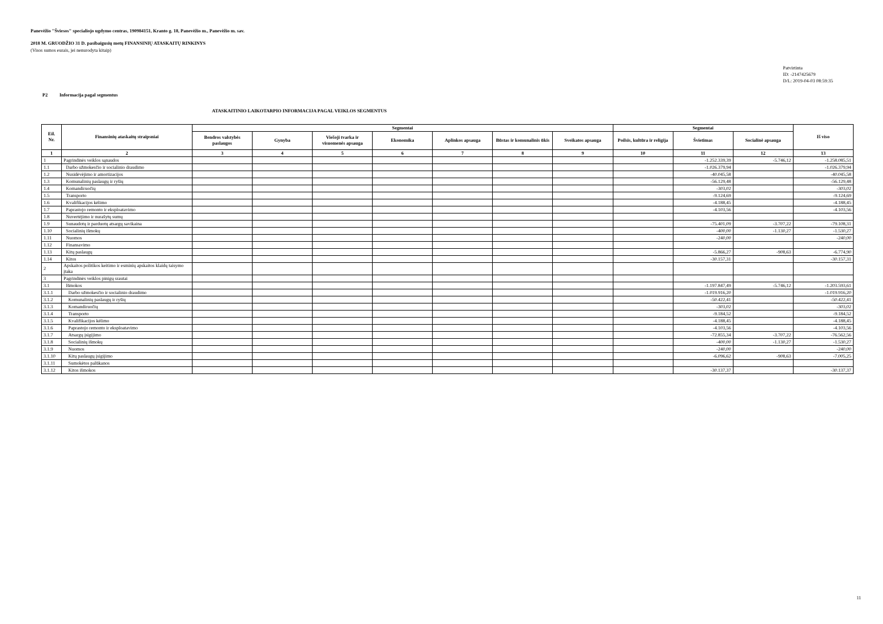Panevėžio "Šviesos" specialiojo ugdymo centras, 190984151, Kranto g. 18, Panevėžio m., Panevėžio m. sav.
2018 M. GRUODŽIO 31 D. pasibaigusių metų FINANSINIŲ ATASKAITŲ RINKINYS
(Visos sumos eurais, jei nenurodyta kitaip)
Patvirtinta
ID: -2147425679
D/L: 2019-04-03 08:59:35
P2 Informacija pagal segmentus
ATASKAITINIO LAIKOTARPIO INFORMACIJA PAGAL VEIKLOS SEGMENTUS
| Eil. Nr. | Finansinių ataskaitų straipsniai | Segmentai | | | | | | | Segmentai | | | Iš viso |
| --- | --- | --- | --- | --- | --- | --- | --- | --- | --- | --- | --- | --- |
| | | Bendros valstybės paslaugos | Gynyba | Viešoji tvarka ir visuomenės apsauga | Ekonomika | Aplinkos apsauga | Būstas ir komunalinis ūkis | Sveikatos apsauga | Poilsis, kultūra ir religija | Švietimas | Socialinė apsauga | |
| 1 | 2 | 3 | 4 | 5 | 6 | 7 | 8 | 9 | 10 | 11 | 12 | 13 |
| 1 | Pagrindinės veiklos sąnaudos | | | | | | | | | -1.252.339,39 | -5.746,12 | -1.258.085,51 |
| 1.1 | Darbo užmokesčio ir socialinio draudimo | | | | | | | | | -1.026.379,94 | | -1.026.379,94 |
| 1.2 | Nusidėvėjimo ir amortizacijos | | | | | | | | | -40.045,58 | | -40.045,58 |
| 1.3 | Komunalinių paslaugų ir ryšių | | | | | | | | | -56.129,48 | | -56.129,48 |
| 1.4 | Komandiruočių | | | | | | | | | -303,02 | | -303,02 |
| 1.5 | Transporto | | | | | | | | | -9.124,69 | | -9.124,69 |
| 1.6 | Kvalifikacijos kėlimo | | | | | | | | | -4.188,45 | | -4.188,45 |
| 1.7 | Paprastojo remonto ir eksploatavimo | | | | | | | | | -4.103,56 | | -4.103,56 |
| 1.8 | Nuvertėjimo ir nurašytų sumų | | | | | | | | | | | |
| 1.9 | Sunaudotų ir parduotų atsargų savikaina | | | | | | | | | -75.401,09 | -3.707,22 | -79.108,31 |
| 1.10 | Socialinių išmokų | | | | | | | | | -400,00 | -1.130,27 | -1.530,27 |
| 1.11 | Nuomos | | | | | | | | | -240,00 | | -240,00 |
| 1.12 | Finansavimo | | | | | | | | | | | |
| 1.13 | Kitų paslaugų | | | | | | | | | -5.866,27 | -908,63 | -6.774,90 |
| 1.14 | Kitos | | | | | | | | | -30.157,31 | | -30.157,31 |
| 2 | Apskaitos politikos keitimo ir esminių apskaitos klaidų taisymo įtaka | | | | | | | | | | | |
| 3 | Pagrindinės veiklos pinigų srautai | | | | | | | | | | | |
| 3.1 | Išmokos | | | | | | | | | -1.197.847,49 | -5.746,12 | -1.203.593,61 |
| 3.1.1 | Darbo užmokesčio ir socialinio draudimo | | | | | | | | | -1.019.916,20 | | -1.019.916,20 |
| 3.1.2 | Komunalinių paslaugų ir ryšių | | | | | | | | | -50.422,41 | | -50.422,41 |
| 3.1.3 | Komandiruočių | | | | | | | | | -303,02 | | -303,02 |
| 3.1.4 | Transporto | | | | | | | | | -9.184,52 | | -9.184,52 |
| 3.1.5 | Kvalifikacijos kėlimo | | | | | | | | | -4.188,45 | | -4.188,45 |
| 3.1.6 | Paprastojo remonto ir eksploatavimo | | | | | | | | | -4.103,56 | | -4.103,56 |
| 3.1.7 | Atsargų įsigijimo | | | | | | | | | -72.855,34 | -3.707,22 | -76.562,56 |
| 3.1.8 | Socialinių išmokų | | | | | | | | | -400,00 | -1.130,27 | -1.530,27 |
| 3.1.9 | Nuomos | | | | | | | | | -240,00 | | -240,00 |
| 3.1.10 | Kitų paslaugų įsigijimo | | | | | | | | | -6.096,62 | -908,63 | -7.005,25 |
| 3.1.11 | Sumokėtos palūkanos | | | | | | | | | | | |
| 3.1.12 | Kitos išmokos | | | | | | | | | -30.137,37 | | -30.137,37 |
11